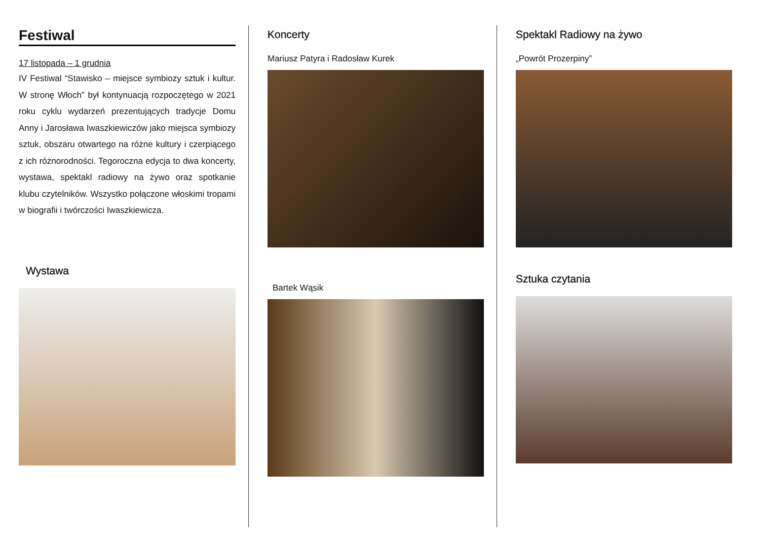Festiwal
17 listopada – 1 grudnia
IV Festiwal “Stawisko – miejsce symbiozy sztuk i kultur. W stronę Włoch” był kontynuacją rozpoczętego w 2021 roku cyklu wydarzeń prezentujących tradycje Domu Anny i Jarosława Iwaszkiewiczów jako miejsca symbiozy sztuk, obszaru otwartego na różne kultury i czerpiącego z ich różnorodności. Tegoroczna edycja to dwa koncerty, wystawa, spektakl radiowy na żywo oraz spotkanie klubu czytelników. Wszystko połączone włoskimi tropami w biografii i twórczości Iwaszkiewicza.
Wystawa
Koncerty
Mariusz Patyra i Radosław Kurek
Bartek Wąsik
Spektakl Radiowy na żywo
„Powrót Prozerpiny”
Sztuka czytania